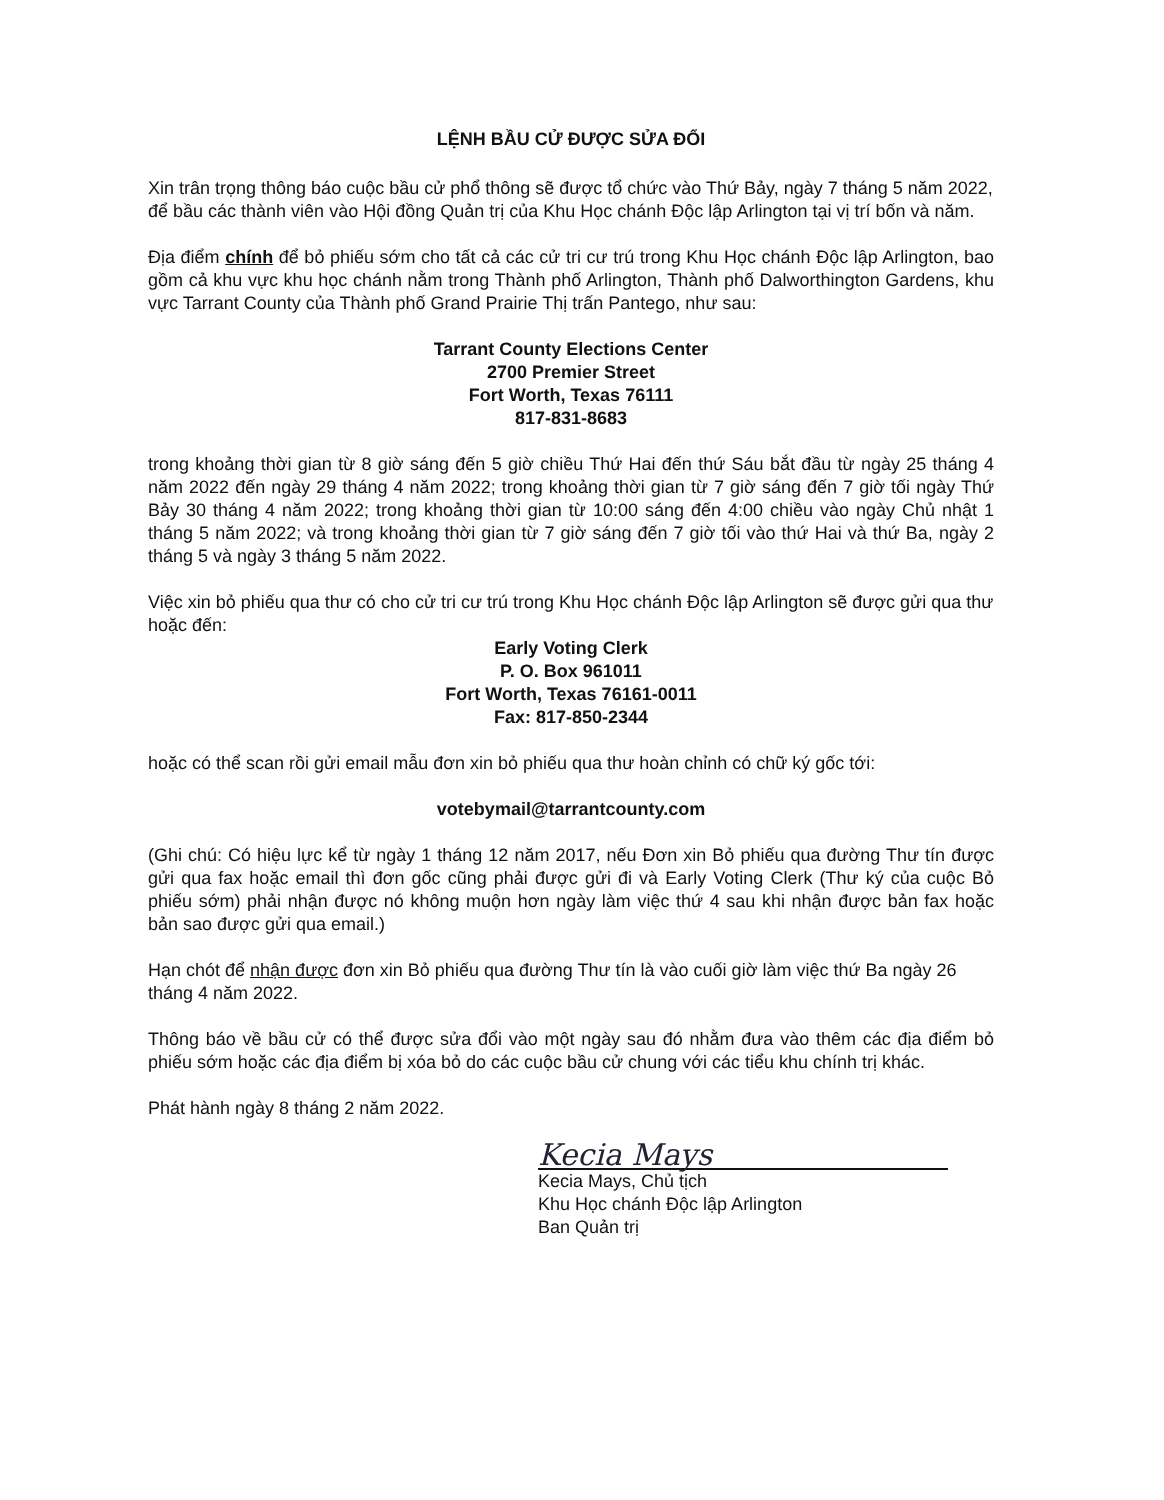LỆNH BẦU CỬ ĐƯỢC SỬA ĐỔI
Xin trân trọng thông báo cuộc bầu cử phổ thông sẽ được tổ chức vào Thứ Bảy, ngày 7 tháng 5 năm 2022, để bầu các thành viên vào Hội đồng Quản trị của Khu Học chánh Độc lập Arlington tại vị trí bốn và năm.
Địa điểm chính để bỏ phiếu sớm cho tất cả các cử tri cư trú trong Khu Học chánh Độc lập Arlington, bao gồm cả khu vực khu học chánh nằm trong Thành phố Arlington, Thành phố Dalworthington Gardens, khu vực Tarrant County của Thành phố Grand Prairie Thị trấn Pantego, như sau:
Tarrant County Elections Center
2700 Premier Street
Fort Worth, Texas 76111
817-831-8683
trong khoảng thời gian từ 8 giờ sáng đến 5 giờ chiều Thứ Hai đến thứ Sáu bắt đầu từ ngày 25 tháng 4 năm 2022 đến ngày 29 tháng 4 năm 2022; trong khoảng thời gian từ 7 giờ sáng đến 7 giờ tối ngày Thứ Bảy 30 tháng 4 năm 2022; trong khoảng thời gian từ 10:00 sáng đến 4:00 chiều vào ngày Chủ nhật 1 tháng 5 năm 2022; và trong khoảng thời gian từ 7 giờ sáng đến 7 giờ tối vào thứ Hai và thứ Ba, ngày 2 tháng 5 và ngày 3 tháng 5 năm 2022.
Việc xin bỏ phiếu qua thư có cho cử tri cư trú trong Khu Học chánh Độc lập Arlington sẽ được gửi qua thư hoặc đến:
Early Voting Clerk
P. O. Box 961011
Fort Worth, Texas 76161-0011
Fax: 817-850-2344
hoặc có thể scan rồi gửi email mẫu đơn xin bỏ phiếu qua thư hoàn chỉnh có chữ ký gốc tới:
votebymail@tarrantcounty.com
(Ghi chú: Có hiệu lực kể từ ngày 1 tháng 12 năm 2017, nếu Đơn xin Bỏ phiếu qua đường Thư tín được gửi qua fax hoặc email thì đơn gốc cũng phải được gửi đi và Early Voting Clerk (Thư ký của cuộc Bỏ phiếu sớm) phải nhận được nó không muộn hơn ngày làm việc thứ 4 sau khi nhận được bản fax hoặc bản sao được gửi qua email.)
Hạn chót để nhận được đơn xin Bỏ phiếu qua đường Thư tín là vào cuối giờ làm việc thứ Ba ngày 26 tháng 4 năm 2022.
Thông báo về bầu cử có thể được sửa đổi vào một ngày sau đó nhằm đưa vào thêm các địa điểm bỏ phiếu sớm hoặc các địa điểm bị xóa bỏ do các cuộc bầu cử chung với các tiểu khu chính trị khác.
Phát hành ngày 8 tháng 2 năm 2022.
Kecia Mays
Kecia Mays, Chủ tịch
Khu Học chánh Độc lập Arlington
Ban Quản trị